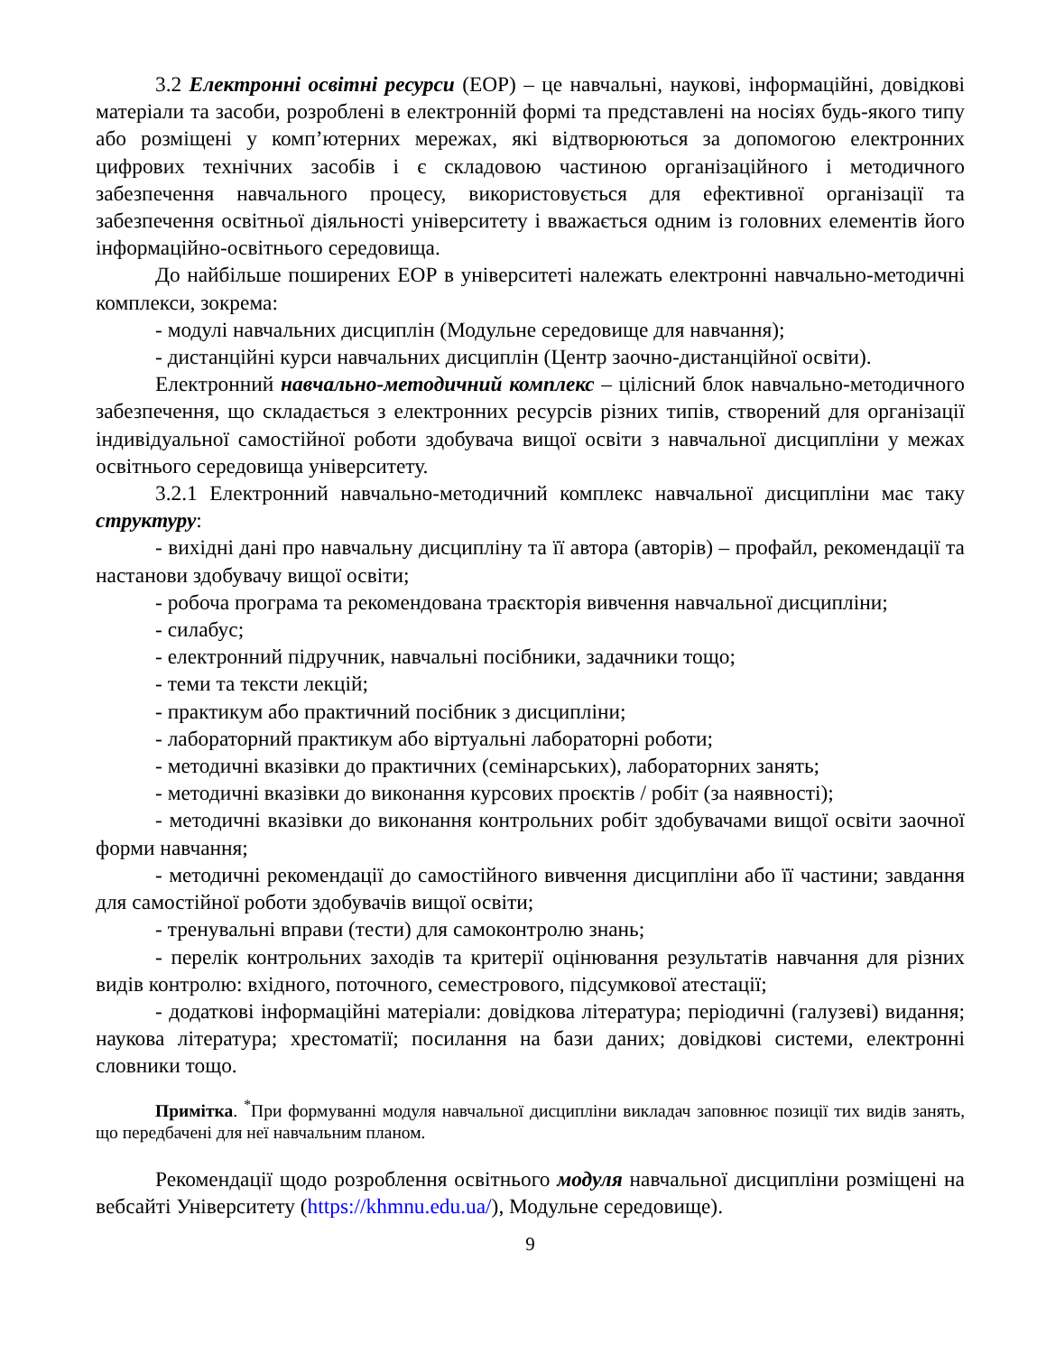3.2 Електронні освітні ресурси (ЕОР) – це навчальні, наукові, інформаційні, довідкові матеріали та засоби, розроблені в електронній формі та представлені на носіях будь-якого типу або розміщені у комп’ютерних мережах, які відтворюються за допомогою електронних цифрових технічних засобів і є складовою частиною організаційного і методичного забезпечення навчального процесу, використовується для ефективної організації та забезпечення освітньої діяльності університету і вважається одним із головних елементів його інформаційно-освітнього середовища.
До найбільше поширених ЕОР в університеті належать електронні навчально-методичні комплекси, зокрема:
- модулі навчальних дисциплін (Модульне середовище для навчання);
- дистанційні курси навчальних дисциплін (Центр заочно-дистанційної освіти).
Електронний навчально-методичний комплекс – цілісний блок навчально-методичного забезпечення, що складається з електронних ресурсів різних типів, створений для організації індивідуальної самостійної роботи здобувача вищої освіти з навчальної дисципліни у межах освітнього середовища університету.
3.2.1 Електронний навчально-методичний комплекс навчальної дисципліни має таку структуру:
- вихідні дані про навчальну дисципліну та її автора (авторів) – профайл, рекомендації та настанови здобувачу вищої освіти;
- робоча програма та рекомендована траєкторія вивчення навчальної дисципліни;
- силабус;
- електронний підручник, навчальні посібники, задачники тощо;
- теми та тексти лекцій;
- практикум або практичний посібник з дисципліни;
- лабораторний практикум або віртуальні лабораторні роботи;
- методичні вказівки до практичних (семінарських), лабораторних занять;
- методичні вказівки до виконання курсових проєктів / робіт (за наявності);
- методичні вказівки до виконання контрольних робіт здобувачами вищої освіти заочної форми навчання;
- методичні рекомендації до самостійного вивчення дисципліни або її частини; завдання для самостійної роботи здобувачів вищої освіти;
- тренувальні вправи (тести) для самоконтролю знань;
- перелік контрольних заходів та критерії оцінювання результатів навчання для різних видів контролю: вхідного, поточного, семестрового, підсумкової атестації;
- додаткові інформаційні матеріали: довідкова література; періодичні (галузеві) видання; наукова література; хрестоматії; посилання на бази даних; довідкові системи, електронні словники тощо.
Примітка. <sup>*</sup>При формуванні модуля навчальної дисципліни викладач заповнює позиції тих видів занять, що передбачені для неї навчальним планом.
Рекомендації щодо розроблення освітнього модуля навчальної дисципліни розміщені на вебсайті Університету (https://khmnu.edu.ua/), Модульне середовище).
9